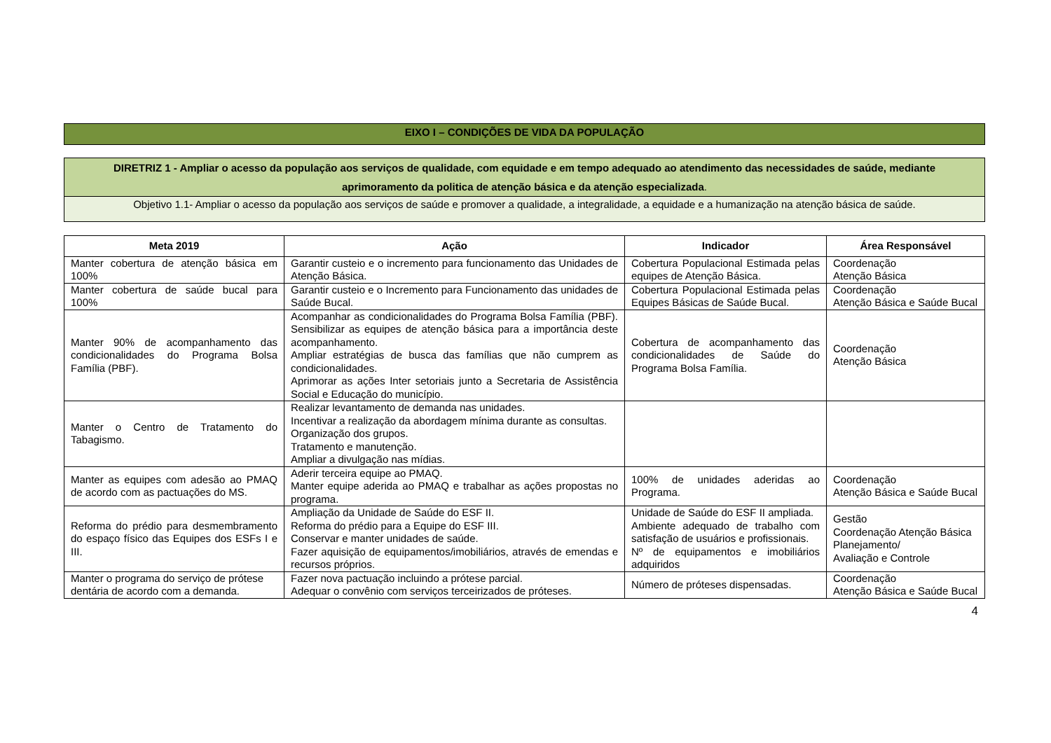EIXO I – CONDIÇÕES DE VIDA DA POPULAÇÃO
DIRETRIZ 1 - Ampliar o acesso da população aos serviços de qualidade, com equidade e em tempo adequado ao atendimento das necessidades de saúde, mediante aprimoramento da politica de atenção básica e da atenção especializada.
Objetivo 1.1- Ampliar o acesso da população aos serviços de saúde e promover a qualidade, a integralidade, a equidade e a humanização na atenção básica de saúde.
| Meta 2019 | Ação | Indicador | Área Responsável |
| --- | --- | --- | --- |
| Manter cobertura de atenção básica em 100% | Garantir custeio e o incremento para funcionamento das Unidades de Atenção Básica. | Cobertura Populacional Estimada pelas equipes de Atenção Básica. | Coordenação Atenção Básica |
| Manter cobertura de saúde bucal para 100% | Garantir custeio e o Incremento para Funcionamento das unidades de Saúde Bucal. | Cobertura Populacional Estimada pelas Equipes Básicas de Saúde Bucal. | Coordenação Atenção Básica e Saúde Bucal |
| Manter 90% de acompanhamento das condicionalidades do Programa Bolsa Família (PBF). | Acompanhar as condicionalidades do Programa Bolsa Família (PBF). Sensibilizar as equipes de atenção básica para a importância deste acompanhamento. Ampliar estratégias de busca das famílias que não cumprem as condicionalidades. Aprimorar as ações Inter setoriais junto a Secretaria de Assistência Social e Educação do município. | Cobertura de acompanhamento das condicionalidades de Saúde do Programa Bolsa Família. | Coordenação Atenção Básica |
| Manter o Centro de Tratamento do Tabagismo. | Realizar levantamento de demanda nas unidades. Incentivar a realização da abordagem mínima durante as consultas. Organização dos grupos. Tratamento e manutenção. Ampliar a divulgação nas mídias. | | |
| Manter as equipes com adesão ao PMAQ de acordo com as pactuações do MS. | Aderir terceira equipe ao PMAQ. Manter equipe aderida ao PMAQ e trabalhar as ações propostas no programa. | 100% de unidades aderidas ao Programa. | Coordenação Atenção Básica e Saúde Bucal |
| Reforma do prédio para desmembramento do espaço físico das Equipes dos ESFs I e III. | Ampliação da Unidade de Saúde do ESF II. Reforma do prédio para a Equipe do ESF III. Conservar e manter unidades de saúde. Fazer aquisição de equipamentos/imobiliários, através de emendas e recursos próprios. | Unidade de Saúde do ESF II ampliada. Ambiente adequado de trabalho com satisfação de usuários e profissionais. Nº de equipamentos e imobiliários adquiridos | Gestão Coordenação Atenção Básica Planejamento/ Avaliação e Controle |
| Manter o programa do serviço de prótese dentária de acordo com a demanda. | Fazer nova pactuação incluindo a prótese parcial. Adequar o convênio com serviços terceirizados de próteses. | Número de próteses dispensadas. | Coordenação Atenção Básica e Saúde Bucal |
4